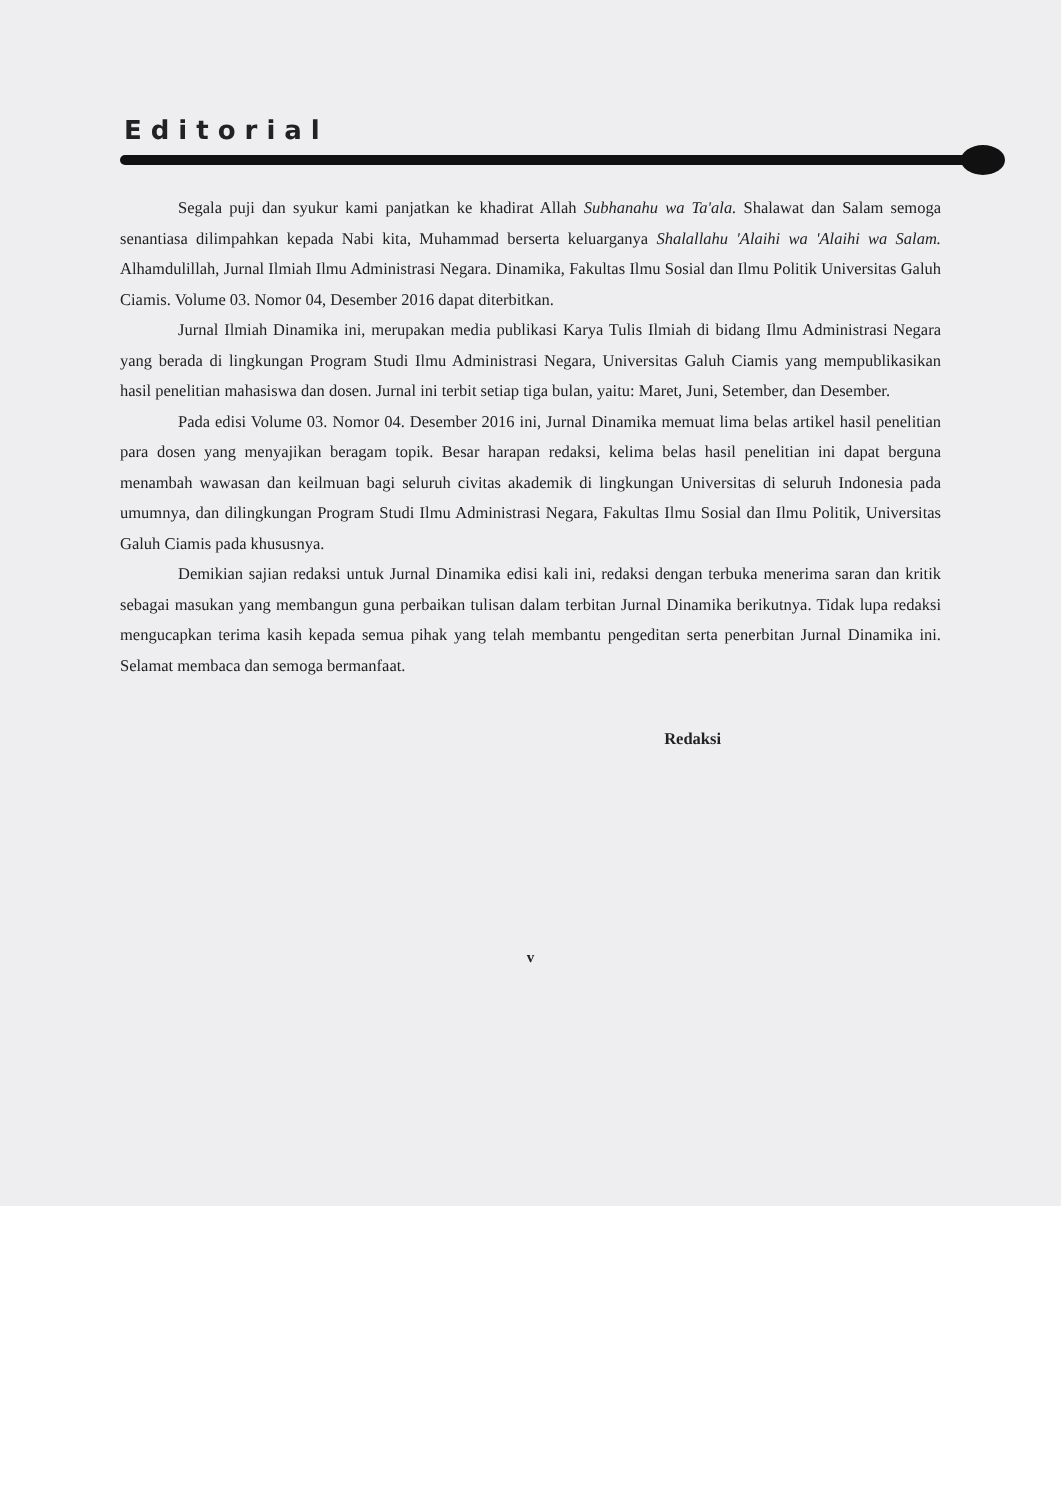Editorial
Segala puji dan syukur kami panjatkan ke khadirat Allah Subhanahu wa Ta'ala. Shalawat dan Salam semoga senantiasa dilimpahkan kepada Nabi kita, Muhammad berserta keluarganya Shalallahu 'Alaihi wa 'Alaihi wa Salam. Alhamdulillah, Jurnal Ilmiah Ilmu Administrasi Negara. Dinamika, Fakultas Ilmu Sosial dan Ilmu Politik Universitas Galuh Ciamis. Volume 03. Nomor 04, Desember 2016 dapat diterbitkan.
Jurnal Ilmiah Dinamika ini, merupakan media publikasi Karya Tulis Ilmiah di bidang Ilmu Administrasi Negara yang berada di lingkungan Program Studi Ilmu Administrasi Negara, Universitas Galuh Ciamis yang mempublikasikan hasil penelitian mahasiswa dan dosen. Jurnal ini terbit setiap tiga bulan, yaitu: Maret, Juni, Setember, dan Desember.
Pada edisi Volume 03. Nomor 04. Desember 2016 ini, Jurnal Dinamika memuat lima belas artikel hasil penelitian para dosen yang menyajikan beragam topik. Besar harapan redaksi, kelima belas hasil penelitian ini dapat berguna menambah wawasan dan keilmuan bagi seluruh civitas akademik di lingkungan Universitas di seluruh Indonesia pada umumnya, dan dilingkungan Program Studi Ilmu Administrasi Negara, Fakultas Ilmu Sosial dan Ilmu Politik, Universitas Galuh Ciamis pada khususnya.
Demikian sajian redaksi untuk Jurnal Dinamika edisi kali ini, redaksi dengan terbuka menerima saran dan kritik sebagai masukan yang membangun guna perbaikan tulisan dalam terbitan Jurnal Dinamika berikutnya. Tidak lupa redaksi mengucapkan terima kasih kepada semua pihak yang telah membantu pengeditan serta penerbitan Jurnal Dinamika ini. Selamat membaca dan semoga bermanfaat.
Redaksi
v